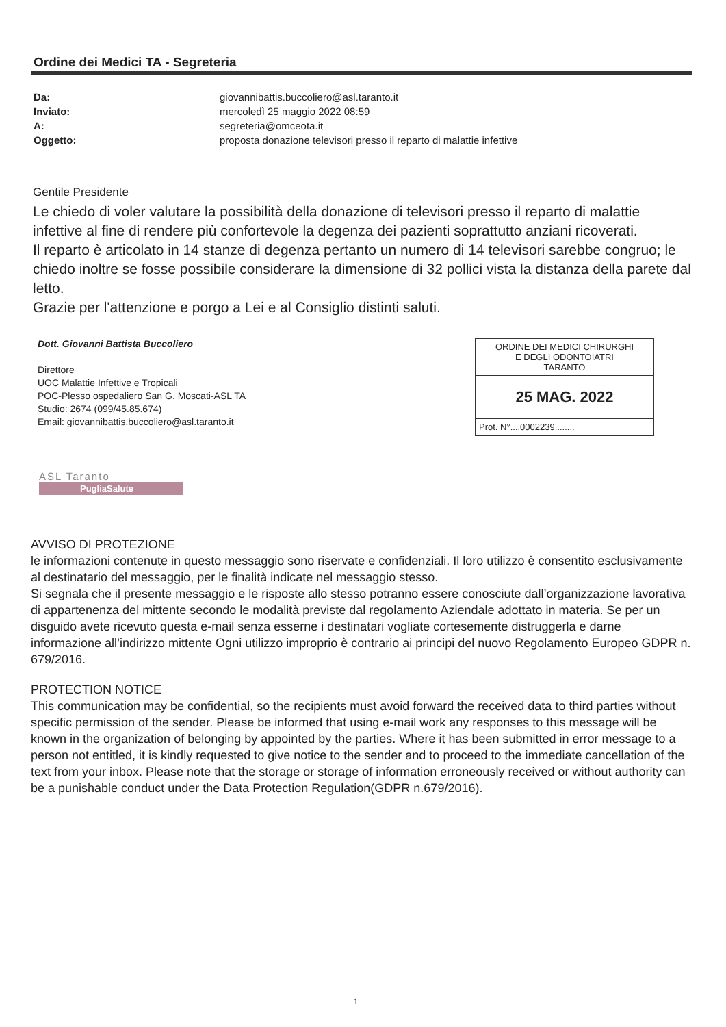Ordine dei Medici TA - Segreteria
| Da: | giovannibattis.buccoliero@asl.taranto.it |
| Inviato: | mercoledì 25 maggio 2022 08:59 |
| A: | segreteria@omceota.it |
| Oggetto: | proposta donazione televisori presso il reparto di malattie infettive |
Gentile Presidente
Le chiedo di voler valutare la possibilità della donazione di televisori presso il reparto di malattie infettive al fine di rendere più confortevole la degenza dei pazienti soprattutto anziani ricoverati.
Il reparto è articolato in 14 stanze di degenza pertanto un numero di 14 televisori sarebbe congruo; le chiedo inoltre se fosse possibile considerare la dimensione di 32 pollici vista la distanza della parete dal letto.
Grazie per l'attenzione e porgo a Lei e al Consiglio distinti saluti.
Dott. Giovanni Battista Buccoliero
Direttore
UOC Malattie Infettive e Tropicali
POC-Plesso ospedaliero San G. Moscati-ASL TA
Studio: 2674 (099/45.85.674)
Email: giovannibattis.buccoliero@asl.taranto.it
ORDINE DEI MEDICI CHIRURGHI
E DEGLI ODONTOIATRI
TARANTO
25 MAG. 2022
Prot. N°....0002239........
ASL Taranto
PugliaSalute
AVVISO DI PROTEZIONE
le informazioni contenute in questo messaggio sono riservate e confidenziali. Il loro utilizzo è consentito esclusivamente al destinatario del messaggio, per le finalità indicate nel messaggio stesso.
Si segnala che il presente messaggio e le risposte allo stesso potranno essere conosciute dall’organizzazione lavorativa di appartenenza del mittente secondo le modalità previste dal regolamento Aziendale adottato in materia. Se per un disguido avete ricevuto questa e-mail senza esserne i destinatari vogliate cortesemente distruggerla e darne informazione all’indirizzo mittente Ogni utilizzo improprio è contrario ai principi del nuovo Regolamento Europeo GDPR n. 679/2016.
PROTECTION NOTICE
This communication may be confidential, so the recipients must avoid forward the received data to third parties without specific permission of the sender. Please be informed that using e-mail work any responses to this message will be known in the organization of belonging by appointed by the parties. Where it has been submitted in error message to a person not entitled, it is kindly requested to give notice to the sender and to proceed to the immediate cancellation of the text from your inbox. Please note that the storage or storage of information erroneously received or without authority can be a punishable conduct under the Data Protection Regulation(GDPR n.679/2016).
1